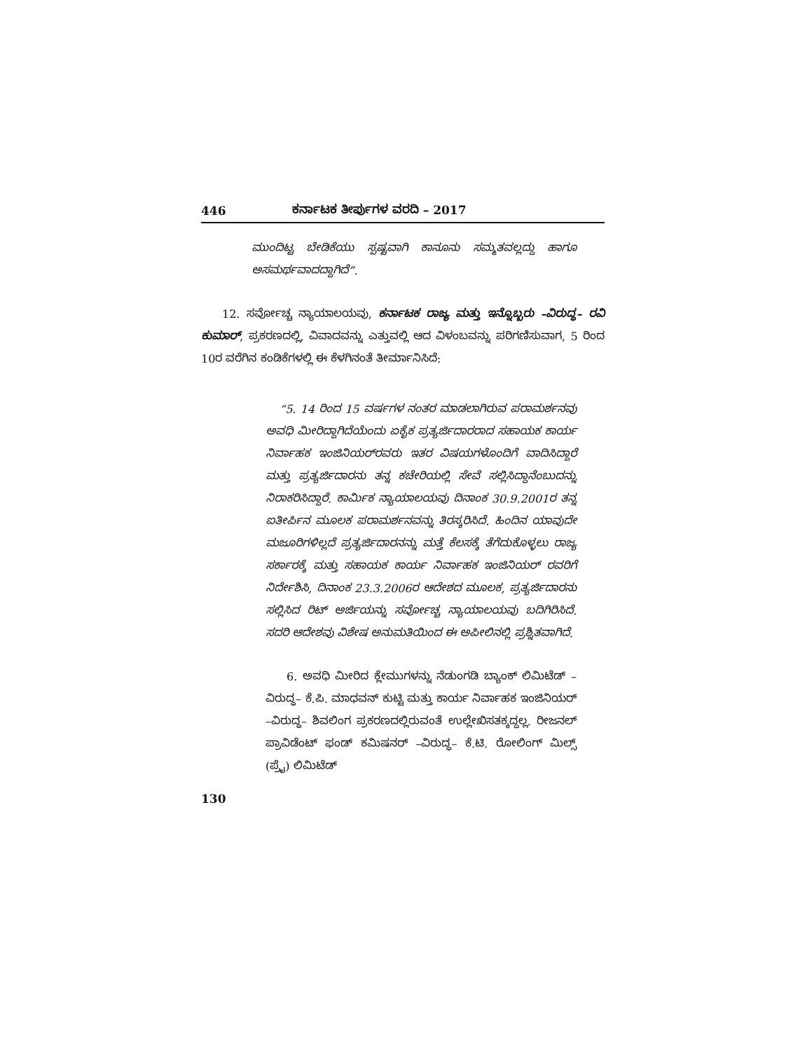446 ಕರ್ನಾಟಕ ತೀರ್ಪುಗಳ ವರದಿ – 2017
ಮುಂದಿಟ್ಟ ಬೇಡಿಕೆಯು ಸ್ಪಷ್ಟವಾಗಿ ಕಾನೂನು ಸಮ್ಮತವಲ್ಲದ್ದು ಹಾಗೂ ಅಸಮರ್ಥವಾದದ್ದಾಗಿದೆ”.
12. ಸರ್ವೋಚ್ಚ ನ್ಯಾಯಾಲಯವು, ಕರ್ನಾಟಕ ರಾಜ್ಯ ಮತ್ತು ಇನ್ನೊಬ್ಬರು –ವಿರುದ್ಧ– ರವಿ ಕುಮಾರ್, ಪ್ರಕರಣದಲ್ಲಿ, ವಿವಾದವನ್ನು ಎತ್ತುವಲ್ಲಿ ಆದ ವಿಳಂಬವನ್ನು ಪರಿಗಣಿಸುವಾಗ, 5 ರಿಂದ 10ರ ವರೆಗಿನ ಕಂಡಿಕೆಗಳಲ್ಲಿ ಈ ಕೆಳಗಿನಂತೆ ತೀರ್ಮಾನಿಸಿದೆ:
“5. 14 ರಿಂದ 15 ವರ್ಷಗಳ ನಂತರ ಮಾಡಲಾಗಿರುವ ಪರಾಮರ್ಶನವು ಅವಧಿ ಮೀರಿದ್ದಾಗಿದೆಯೆಂದು ಏಕೈಕ ಪ್ರತ್ಯರ್ಜಿದಾರರಾದ ಸಹಾಯಕ ಕಾರ್ಯ ನಿರ್ವಾಹಕ ಇಂಜಿನಿಯರ್‌ರವರು ಇತರ ವಿಷಯಗಳೊಂದಿಗೆ ವಾದಿಸಿದ್ದಾರೆ ಮತ್ತು ಪ್ರತ್ಯರ್ಜಿದಾರನು ತನ್ನ ಕಚೇರಿಯಲ್ಲಿ ಸೇವೆ ಸಲ್ಲಿಸಿದ್ದಾನೆಂಬುದನ್ನು ನಿರಾಕರಿಸಿದ್ದಾರೆ. ಕಾರ್ಮಿಕ ನ್ಯಾಯಾಲಯವು ದಿನಾಂಕ 30.9.2001ರ ತನ್ನ ಐತೀರ್ಪಿನ ಮೂಲಕ ಪರಾಮರ್ಶನವನ್ನು ತಿರಸ್ಕರಿಸಿದೆ. ಹಿಂದಿನ ಯಾವುದೇ ಮಜೂರಿಗಳಿಲ್ಲದೆ ಪ್ರತ್ಯರ್ಜಿದಾರನನ್ನು ಮತ್ತೆ ಕೆಲಸಕ್ಕೆ ತೆಗೆದುಕೊಳ್ಳಲು ರಾಜ್ಯ ಸರ್ಕಾರಕ್ಕೆ ಮತ್ತು ಸಹಾಯಕ ಕಾರ್ಯ ನಿರ್ವಾಹಕ ಇಂಜಿನಿಯರ್ ರವರಿಗೆ ನಿರ್ದೇಶಿಸಿ, ದಿನಾಂಕ 23.3.2006ರ ಆದೇಶದ ಮೂಲಕ, ಪ್ರತ್ಯರ್ಜಿದಾರನು ಸಲ್ಲಿಸಿದ ರಿಟ್ ಅರ್ಜಿಯನ್ನು ಸರ್ವೋಚ್ಚ ನ್ಯಾಯಾಲಯವು ಬದಿಗಿರಿಸಿದೆ. ಸದರಿ ಆದೇಶವು ವಿಶೇಷ ಅನುಮತಿಯಿಂದ ಈ ಅಪೀಲಿನಲ್ಲಿ ಪ್ರಶ್ನಿತವಾಗಿದೆ.
6. ಅವಧಿ ಮೀರಿದ ಕ್ಲೇಮುಗಳನ್ನು ನೆಡುಂಗಡಿ ಬ್ಯಾಂಕ್ ಲಿಮಿಟೆಡ್ –ವಿರುದ್ಧ– ಕೆ.ಪಿ. ಮಾಧವನ್ ಕುಟ್ಟಿ ಮತ್ತು ಕಾರ್ಯ ನಿರ್ವಾಹಕ ಇಂಜಿನಿಯರ್ –ವಿರುದ್ಧ– ಶಿವಲಿಂಗ ಪ್ರಕರಣದಲ್ಲಿರುವಂತೆ ಉಲ್ಲೇಖಿಸತಕ್ಕದ್ದಲ್ಲ. ರೀಜನಲ್ ಪ್ರಾವಿಡೆಂಟ್ ಫಂಡ್ ಕಮಿಷನರ್ –ವಿರುದ್ಧ– ಕೆ.ಟಿ. ರೋಲಿಂಗ್ ಮಿಲ್ಸ್ (ಪ್ರೈ) ಲಿಮಿಟೆಡ್
130